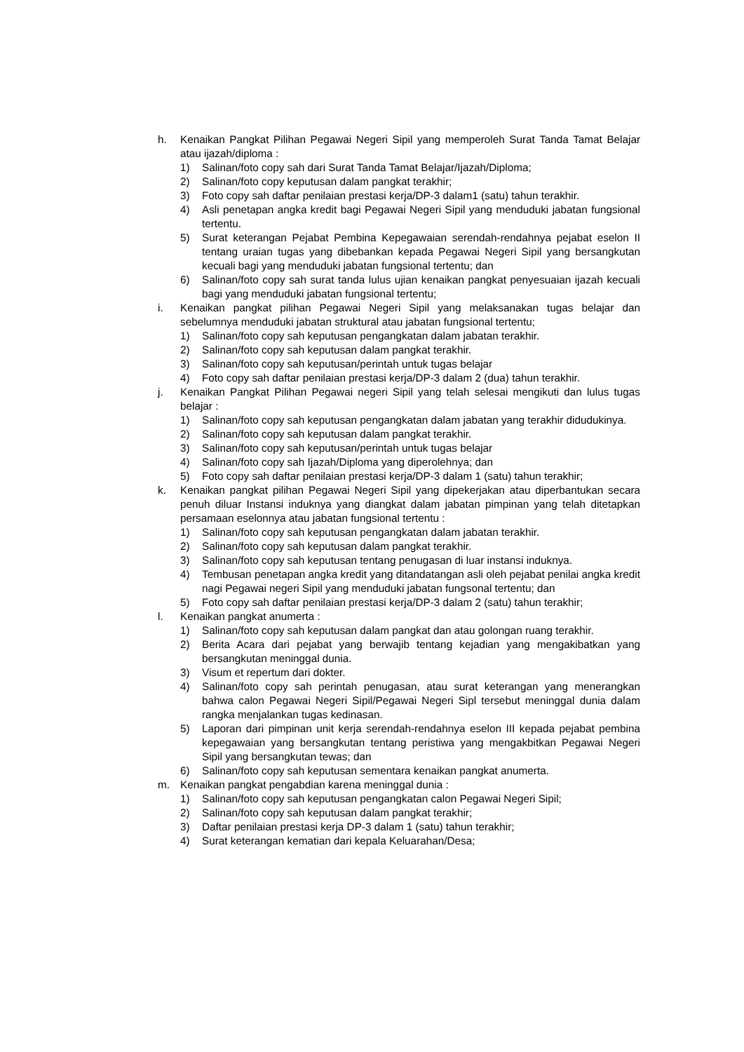h. Kenaikan Pangkat Pilihan Pegawai Negeri Sipil yang memperoleh Surat Tanda Tamat Belajar atau ijazah/diploma :
1) Salinan/foto copy sah dari Surat Tanda Tamat Belajar/Ijazah/Diploma;
2) Salinan/foto copy keputusan dalam pangkat terakhir;
3) Foto copy sah daftar penilaian prestasi kerja/DP-3 dalam1 (satu) tahun terakhir.
4) Asli penetapan angka kredit bagi Pegawai Negeri Sipil yang menduduki jabatan fungsional tertentu.
5) Surat keterangan Pejabat Pembina Kepegawaian serendah-rendahnya pejabat eselon II tentang uraian tugas yang dibebankan kepada Pegawai Negeri Sipil yang bersangkutan kecuali bagi yang menduduki jabatan fungsional tertentu; dan
6) Salinan/foto copy sah surat tanda lulus ujian kenaikan pangkat penyesuaian ijazah kecuali bagi yang menduduki jabatan fungsional tertentu;
i. Kenaikan pangkat pilihan Pegawai Negeri Sipil yang melaksanakan tugas belajar dan sebelumnya menduduki jabatan struktural atau jabatan fungsional tertentu;
1) Salinan/foto copy sah keputusan pengangkatan dalam jabatan terakhir.
2) Salinan/foto copy sah keputusan dalam pangkat terakhir.
3) Salinan/foto copy sah keputusan/perintah untuk tugas belajar
4) Foto copy sah daftar penilaian prestasi kerja/DP-3 dalam 2 (dua) tahun terakhir.
j. Kenaikan Pangkat Pilihan Pegawai negeri Sipil yang telah selesai mengikuti dan lulus tugas belajar :
1) Salinan/foto copy sah keputusan pengangkatan dalam jabatan yang terakhir didudukinya.
2) Salinan/foto copy sah keputusan dalam pangkat terakhir.
3) Salinan/foto copy sah keputusan/perintah untuk tugas belajar
4) Salinan/foto copy sah Ijazah/Diploma yang diperolehnya; dan
5) Foto copy sah daftar penilaian prestasi kerja/DP-3 dalam 1 (satu) tahun terakhir;
k. Kenaikan pangkat pilihan Pegawai Negeri Sipil yang dipekerjakan atau diperbantukan secara penuh diluar Instansi induknya yang diangkat dalam jabatan pimpinan yang telah ditetapkan persamaan eselonnya atau jabatan fungsional tertentu :
1) Salinan/foto copy sah keputusan pengangkatan dalam jabatan terakhir.
2) Salinan/foto copy sah keputusan dalam pangkat terakhir.
3) Salinan/foto copy sah keputusan tentang penugasan di luar instansi induknya.
4) Tembusan penetapan angka kredit yang ditandatangan asli oleh pejabat penilai angka kredit nagi Pegawai negeri Sipil yang menduduki jabatan fungsonal tertentu; dan
5) Foto copy sah daftar penilaian prestasi kerja/DP-3 dalam 2 (satu) tahun terakhir;
l. Kenaikan pangkat anumerta :
1) Salinan/foto copy sah keputusan dalam pangkat dan atau golongan ruang terakhir.
2) Berita Acara dari pejabat yang berwajib tentang kejadian yang mengakibatkan yang bersangkutan meninggal dunia.
3) Visum et repertum dari dokter.
4) Salinan/foto copy sah perintah penugasan, atau surat keterangan yang menerangkan bahwa calon Pegawai Negeri Sipil/Pegawai Negeri Sipl tersebut meninggal dunia dalam rangka menjalankan tugas kedinasan.
5) Laporan dari pimpinan unit kerja serendah-rendahnya eselon III kepada pejabat pembina kepegawaian yang bersangkutan tentang peristiwa yang mengakbitkan Pegawai Negeri Sipil yang bersangkutan tewas; dan
6) Salinan/foto copy sah keputusan sementara kenaikan pangkat anumerta.
m. Kenaikan pangkat pengabdian karena meninggal dunia :
1) Salinan/foto copy sah keputusan pengangkatan calon Pegawai Negeri Sipil;
2) Salinan/foto copy sah keputusan dalam pangkat terakhir;
3) Daftar penilaian prestasi kerja DP-3 dalam 1 (satu) tahun terakhir;
4) Surat keterangan kematian dari kepala Keluarahan/Desa;